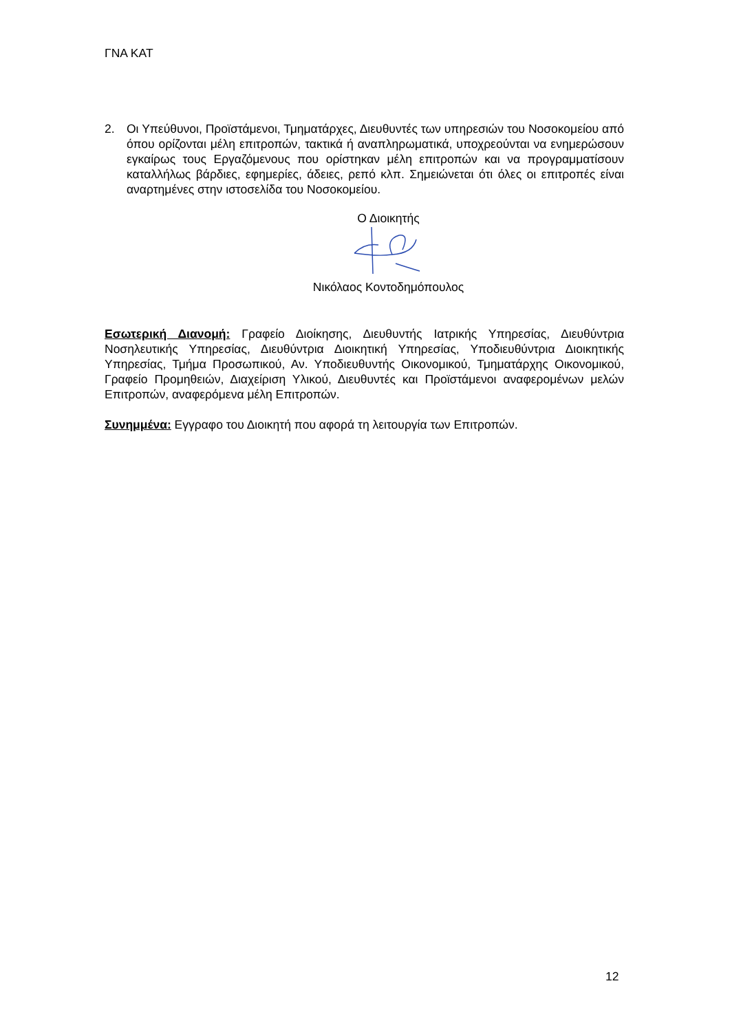ΓΝΑ ΚΑΤ
2. Οι Υπεύθυνοι, Προϊστάμενοι, Τμηματάρχες, Διευθυντές των υπηρεσιών του Νοσοκομείου από όπου ορίζονται μέλη επιτροπών, τακτικά ή αναπληρωματικά, υποχρεούνται να ενημερώσουν εγκαίρως τους Εργαζόμενους που ορίστηκαν μέλη επιτροπών και να προγραμματίσουν καταλλήλως βάρδιες, εφημερίες, άδειες, ρεπό κλπ. Σημειώνεται ότι όλες οι επιτροπές είναι αναρτημένες στην ιστοσελίδα του Νοσοκομείου.
Ο Διοικητής
Νικόλαος Κοντοδημόπουλος
Εσωτερική Διανομή: Γραφείο Διοίκησης, Διευθυντής Ιατρικής Υπηρεσίας, Διευθύντρια Νοσηλευτικής Υπηρεσίας, Διευθύντρια Διοικητική Υπηρεσίας, Υποδιευθύντρια Διοικητικής Υπηρεσίας, Τμήμα Προσωπικού, Αν. Υποδιευθυντής Οικονομικού, Τμηματάρχης Οικονομικού, Γραφείο Προμηθειών, Διαχείριση Υλικού, Διευθυντές και Προϊστάμενοι αναφερομένων μελών Επιτροπών, αναφερόμενα μέλη Επιτροπών.
Συνημμένα: Εγγραφο του Διοικητή που αφορά τη λειτουργία των Επιτροπών.
12